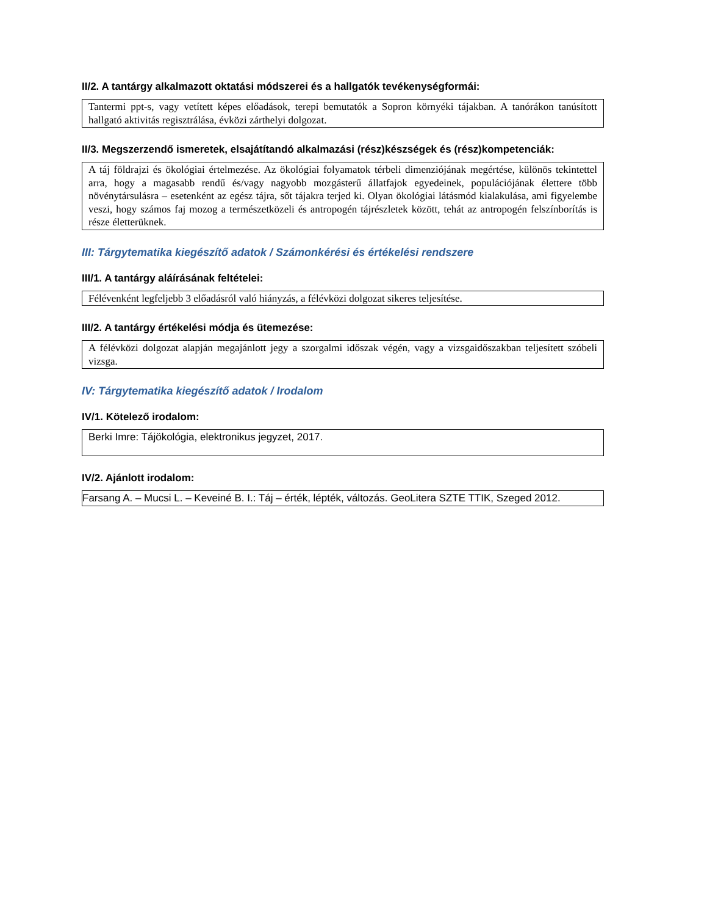II/2. A tantárgy alkalmazott oktatási módszerei és a hallgatók tevékenységformái:
Tantermi ppt-s, vagy vetített képes előadások, terepi bemutatók a Sopron környéki tájakban. A tanórákon tanúsított hallgató aktivitás regisztrálása, évközi zárthelyi dolgozat.
II/3. Megszerzendő ismeretek, elsajátítandó alkalmazási (rész)készségek és (rész)kompetenciák:
A táj földrajzi és ökológiai értelmezése. Az ökológiai folyamatok térbeli dimenziójának megértése, különös tekintettel arra, hogy a magasabb rendű és/vagy nagyobb mozgásterű állatfajok egyedeinek, populációjának élettere több növénytársulásra – esetenként az egész tájra, sőt tájakra terjed ki. Olyan ökológiai látásmód kialakulása, ami figyelembe veszi, hogy számos faj mozog a természetközeli és antropogén tájrészletek között, tehát az antropogén felszínborítás is része életterüknek.
III: Tárgytematika kiegészítő adatok / Számonkérési és értékelési rendszere
III/1. A tantárgy aláírásának feltételei:
Félévenként legfeljebb 3 előadásról való hiányzás, a félévközi dolgozat sikeres teljesítése.
III/2. A tantárgy értékelési módja és ütemezése:
A félévközi dolgozat alapján megajánlott jegy a szorgalmi időszak végén, vagy a vizsgaidőszakban teljesített szóbeli vizsga.
IV: Tárgytematika kiegészítő adatok / Irodalom
IV/1. Kötelező irodalom:
Berki Imre: Tájökológia, elektronikus jegyzet, 2017.
IV/2. Ajánlott irodalom:
Farsang A. – Mucsi L. – Keveiné B. I.: Táj – érték, lépték, változás. GeoLitera SZTE TTIK, Szeged 2012.